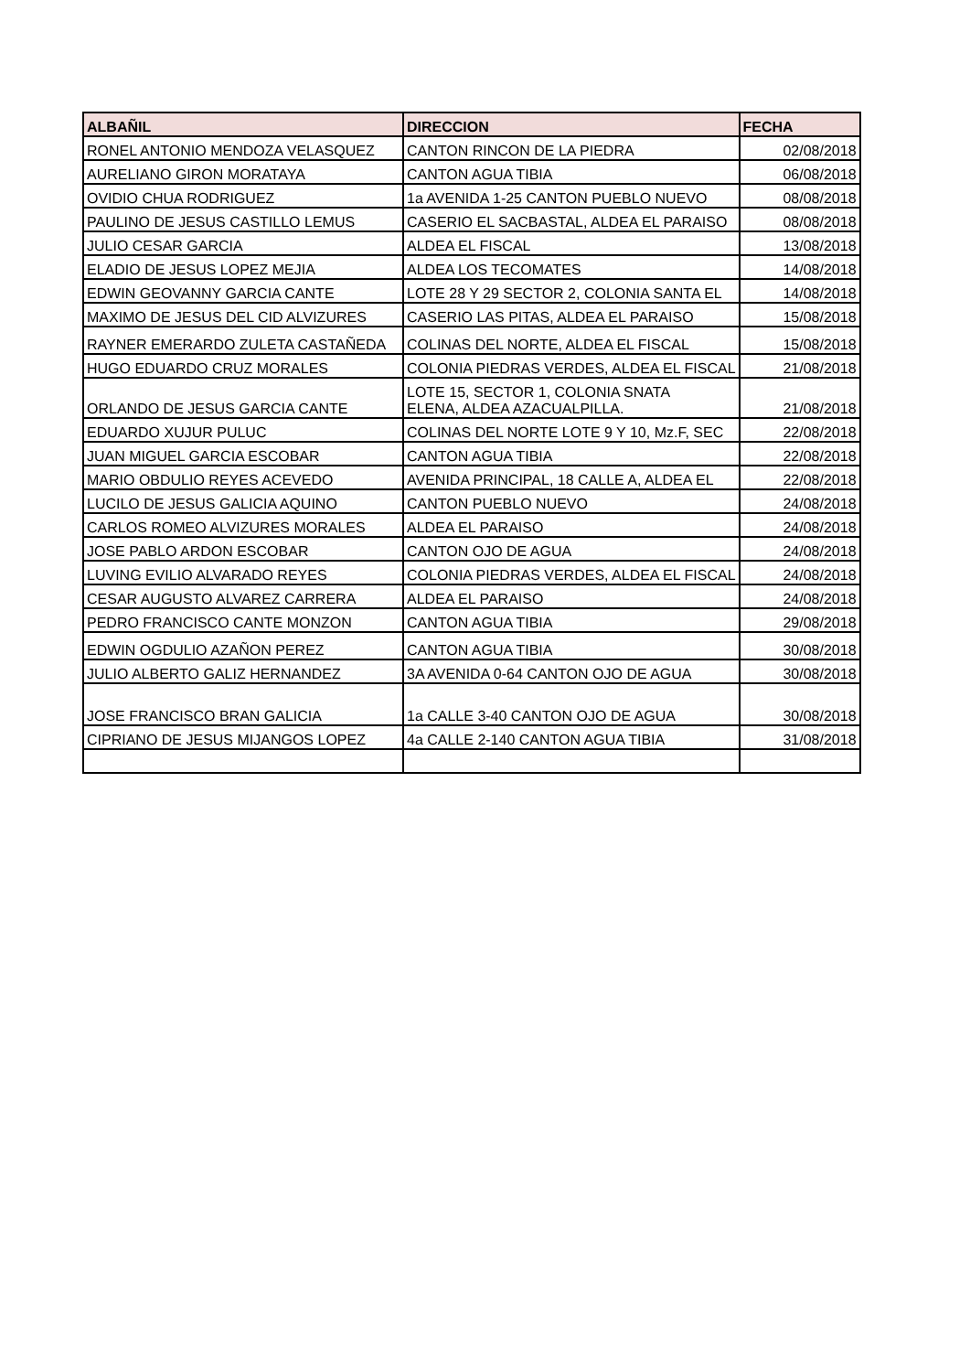| ALBAÑIL | DIRECCION | FECHA |
| --- | --- | --- |
| RONEL ANTONIO MENDOZA VELASQUEZ | CANTON RINCON DE LA PIEDRA | 02/08/2018 |
| AURELIANO GIRON MORATAYA | CANTON AGUA TIBIA | 06/08/2018 |
| OVIDIO CHUA RODRIGUEZ | 1a AVENIDA 1-25 CANTON PUEBLO NUEVO | 08/08/2018 |
| PAULINO DE JESUS CASTILLO LEMUS | CASERIO EL SACBASTAL, ALDEA EL PARAISO | 08/08/2018 |
| JULIO CESAR GARCIA | ALDEA EL FISCAL | 13/08/2018 |
| ELADIO DE JESUS LOPEZ MEJIA | ALDEA LOS TECOMATES | 14/08/2018 |
| EDWIN GEOVANNY GARCIA CANTE | LOTE 28 Y 29 SECTOR 2, COLONIA SANTA EL | 14/08/2018 |
| MAXIMO DE JESUS DEL CID ALVIZURES | CASERIO LAS PITAS, ALDEA EL PARAISO | 15/08/2018 |
| RAYNER EMERARDO ZULETA CASTAÑEDA | COLINAS DEL NORTE, ALDEA EL FISCAL | 15/08/2018 |
| HUGO EDUARDO CRUZ MORALES | COLONIA PIEDRAS VERDES, ALDEA EL FISCAL | 21/08/2018 |
| ORLANDO DE JESUS GARCIA CANTE | LOTE 15, SECTOR 1, COLONIA SNATA ELENA, ALDEA AZACUALPILLA. | 21/08/2018 |
| EDUARDO XUJUR PULUC | COLINAS DEL NORTE LOTE 9 Y 10, Mz.F, SEC | 22/08/2018 |
| JUAN MIGUEL GARCIA ESCOBAR | CANTON AGUA TIBIA | 22/08/2018 |
| MARIO OBDULIO REYES ACEVEDO | AVENIDA PRINCIPAL, 18 CALLE A, ALDEA EL | 22/08/2018 |
| LUCILO DE JESUS GALICIA AQUINO | CANTON PUEBLO NUEVO | 24/08/2018 |
| CARLOS ROMEO ALVIZURES MORALES | ALDEA EL PARAISO | 24/08/2018 |
| JOSE PABLO ARDON ESCOBAR | CANTON OJO DE AGUA | 24/08/2018 |
| LUVING EVILIO ALVARADO REYES | COLONIA PIEDRAS VERDES, ALDEA EL FISCAL | 24/08/2018 |
| CESAR AUGUSTO ALVAREZ CARRERA | ALDEA EL PARAISO | 24/08/2018 |
| PEDRO FRANCISCO CANTE MONZON | CANTON AGUA TIBIA | 29/08/2018 |
| EDWIN OGDULIO AZAÑON PEREZ | CANTON AGUA TIBIA | 30/08/2018 |
| JULIO ALBERTO GALIZ HERNANDEZ | 3A AVENIDA 0-64 CANTON OJO DE AGUA | 30/08/2018 |
| JOSE FRANCISCO BRAN GALICIA | 1a CALLE 3-40 CANTON OJO DE AGUA | 30/08/2018 |
| CIPRIANO DE JESUS MIJANGOS LOPEZ | 4a CALLE 2-140 CANTON AGUA TIBIA | 31/08/2018 |